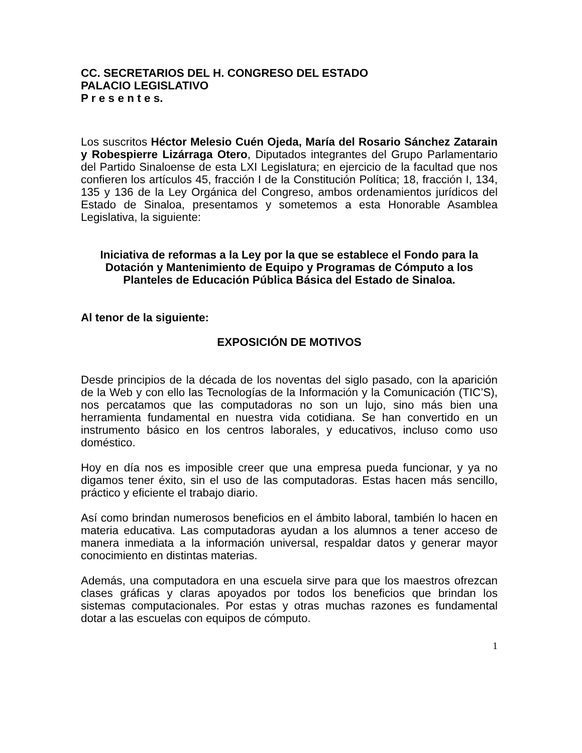CC. SECRETARIOS DEL H. CONGRESO DEL ESTADO
PALACIO LEGISLATIVO
P r e s e n t e s.
Los suscritos Héctor Melesio Cuén Ojeda, María del Rosario Sánchez Zatarain y Robespierre Lizárraga Otero, Diputados integrantes del Grupo Parlamentario del Partido Sinaloense de esta LXI Legislatura; en ejercicio de la facultad que nos confieren los artículos 45, fracción I de la Constitución Política; 18, fracción I, 134, 135 y 136 de la Ley Orgánica del Congreso, ambos ordenamientos jurídicos del Estado de Sinaloa, presentamos y sometemos a esta Honorable Asamblea Legislativa, la siguiente:
Iniciativa de reformas a la Ley por la que se establece el Fondo para la Dotación y Mantenimiento de Equipo y Programas de Cómputo a los Planteles de Educación Pública Básica del Estado de Sinaloa.
Al tenor de la siguiente:
EXPOSICIÓN DE MOTIVOS
Desde principios de la década de los noventas del siglo pasado, con la aparición de la Web y con ello las Tecnologías de la Información y la Comunicación (TIC’S), nos percatamos que las computadoras no son un lujo, sino más bien una herramienta fundamental en nuestra vida cotidiana. Se han convertido en un instrumento básico en los centros laborales, y educativos, incluso como uso doméstico.
Hoy en día nos es imposible creer que una empresa pueda funcionar, y ya no digamos tener éxito, sin el uso de las computadoras. Estas hacen más sencillo, práctico y eficiente el trabajo diario.
Así como brindan numerosos beneficios en el ámbito laboral, también lo hacen en materia educativa. Las computadoras ayudan a los alumnos a tener acceso de manera inmediata a la información universal, respaldar datos y generar mayor conocimiento en distintas materias.
Además, una computadora en una escuela sirve para que los maestros ofrezcan clases gráficas y claras apoyados por todos los beneficios que brindan los sistemas computacionales. Por estas y otras muchas razones es fundamental dotar a las escuelas con equipos de cómputo.
1